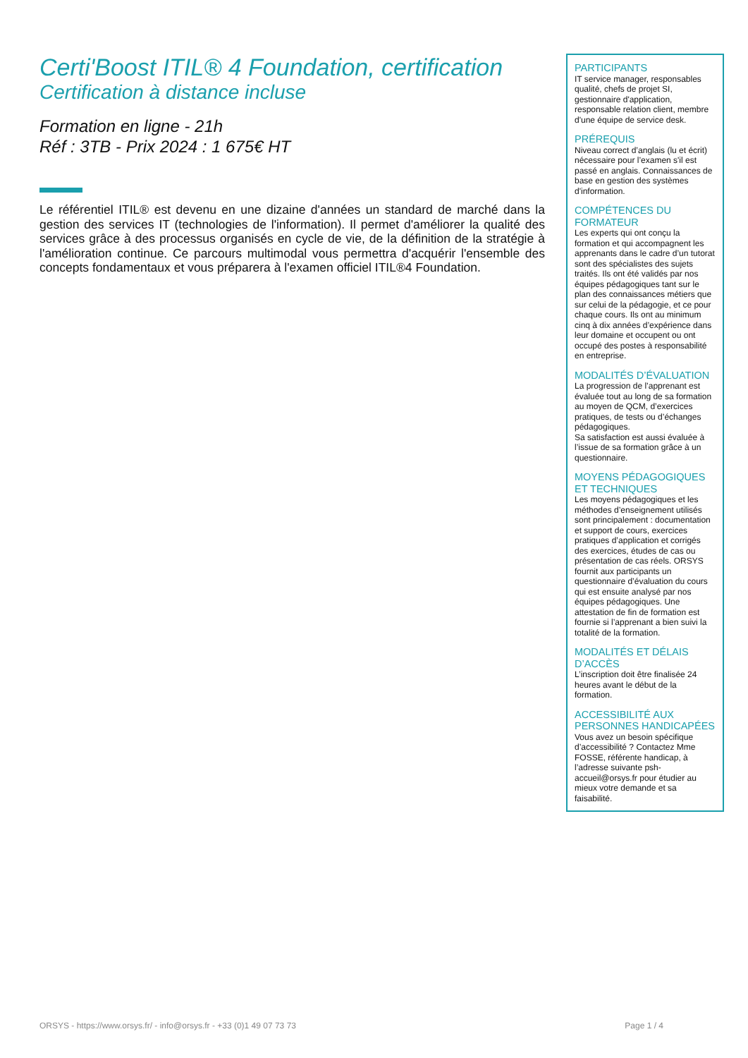Certi'Boost ITIL® 4 Foundation, certification
Certification à distance incluse
Formation en ligne - 21h
Réf : 3TB - Prix 2024 : 1 675€ HT
Le référentiel ITIL® est devenu en une dizaine d'années un standard de marché dans la gestion des services IT (technologies de l'information). Il permet d'améliorer la qualité des services grâce à des processus organisés en cycle de vie, de la définition de la stratégie à l'amélioration continue. Ce parcours multimodal vous permettra d'acquérir l'ensemble des concepts fondamentaux et vous préparera à l'examen officiel ITIL®4 Foundation.
PARTICIPANTS
IT service manager, responsables qualité, chefs de projet SI, gestionnaire d'application, responsable relation client, membre d'une équipe de service desk.
PRÉREQUIS
Niveau correct d’anglais (lu et écrit) nécessaire pour l’examen s'il est passé en anglais. Connaissances de base en gestion des systèmes d'information.
COMPÉTENCES DU FORMATEUR
Les experts qui ont conçu la formation et qui accompagnent les apprenants dans le cadre d’un tutorat sont des spécialistes des sujets traités. Ils ont été validés par nos équipes pédagogiques tant sur le plan des connaissances métiers que sur celui de la pédagogie, et ce pour chaque cours. Ils ont au minimum cinq à dix années d’expérience dans leur domaine et occupent ou ont occupé des postes à responsabilité en entreprise.
MODALITÉS D’ÉVALUATION
La progression de l’apprenant est évaluée tout au long de sa formation au moyen de QCM, d’exercices pratiques, de tests ou d’échanges pédagogiques.
Sa satisfaction est aussi évaluée à l’issue de sa formation grâce à un questionnaire.
MOYENS PÉDAGOGIQUES ET TECHNIQUES
Les moyens pédagogiques et les méthodes d’enseignement utilisés sont principalement : documentation et support de cours, exercices pratiques d’application et corrigés des exercices, études de cas ou présentation de cas réels. ORSYS fournit aux participants un questionnaire d’évaluation du cours qui est ensuite analysé par nos équipes pédagogiques. Une attestation de fin de formation est fournie si l’apprenant a bien suivi la totalité de la formation.
MODALITÉS ET DÉLAIS D’ACCÈS
L’inscription doit être finalisée 24 heures avant le début de la formation.
ACCESSIBILITÉ AUX PERSONNES HANDICAPÉES
Vous avez un besoin spécifique d’accessibilité ? Contactez Mme FOSSE, référente handicap, à l’adresse suivante psh-accueil@orsys.fr pour étudier au mieux votre demande et sa faisabilité.
ORSYS - https://www.orsys.fr/ - info@orsys.fr - +33 (0)1 49 07 73 73 Page 1 / 4